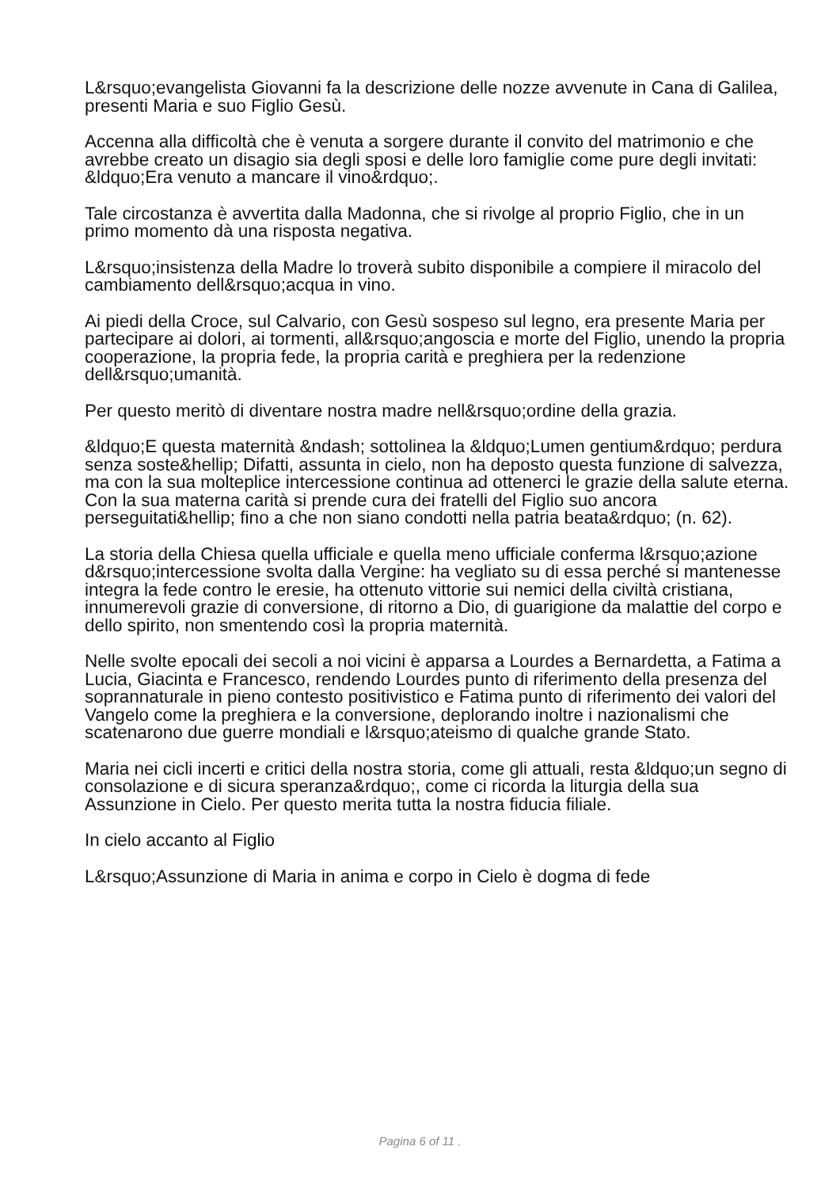L&rsquo;evangelista Giovanni fa la descrizione delle nozze avvenute in Cana di Galilea, presenti Maria e suo Figlio Gesù.
Accenna alla difficoltà che è venuta a sorgere durante il convito del matrimonio e che avrebbe creato un disagio sia degli sposi e delle loro famiglie come pure degli invitati: &ldquo;Era venuto a mancare il vino&rdquo;.
Tale circostanza è avvertita dalla Madonna, che si rivolge al proprio Figlio, che in un primo momento dà una risposta negativa.
L&rsquo;insistenza della Madre lo troverà subito disponibile a compiere il miracolo del cambiamento dell&rsquo;acqua in vino.
Ai piedi della Croce, sul Calvario, con Gesù sospeso sul legno, era presente Maria per partecipare ai dolori, ai tormenti, all&rsquo;angoscia e morte del Figlio, unendo la propria cooperazione, la propria fede, la propria carità e preghiera per la redenzione dell&rsquo;umanità.
Per questo meritò di diventare nostra madre nell&rsquo;ordine della grazia.
&ldquo;E questa maternità &ndash; sottolinea la &ldquo;Lumen gentium&rdquo; perdura senza soste&hellip; Difatti, assunta in cielo, non ha deposto questa funzione di salvezza, ma con la sua molteplice intercessione continua ad ottenerci le grazie della salute eterna. Con la sua materna carità si prende cura dei fratelli del Figlio suo ancora perseguitati&hellip; fino a che non siano condotti nella patria beata&rdquo; (n. 62).
La storia della Chiesa quella ufficiale e quella meno ufficiale conferma l&rsquo;azione d&rsquo;intercessione svolta dalla Vergine: ha vegliato su di essa perché si mantenesse integra la fede contro le eresie, ha ottenuto vittorie sui nemici della civiltà cristiana, innumerevoli grazie di conversione, di ritorno a Dio, di guarigione da malattie del corpo e dello spirito, non smentendo così la propria maternità.
Nelle svolte epocali dei secoli a noi vicini è apparsa a Lourdes a Bernardetta, a Fatima a Lucia, Giacinta e Francesco, rendendo Lourdes punto di riferimento della presenza del soprannaturale in pieno contesto positivistico e Fatima punto di riferimento dei valori del Vangelo come la preghiera e la conversione, deplorando inoltre i nazionalismi che scatenarono due guerre mondiali e l&rsquo;ateismo di qualche grande Stato.
Maria nei cicli incerti e critici della nostra storia, come gli attuali, resta &ldquo;un segno di consolazione e di sicura speranza&rdquo;, come ci ricorda la liturgia della sua Assunzione in Cielo. Per questo merita tutta la nostra fiducia filiale.
In cielo accanto al Figlio
L&rsquo;Assunzione di Maria in anima e corpo in Cielo è dogma di fede
Pagina 6 of 11 .